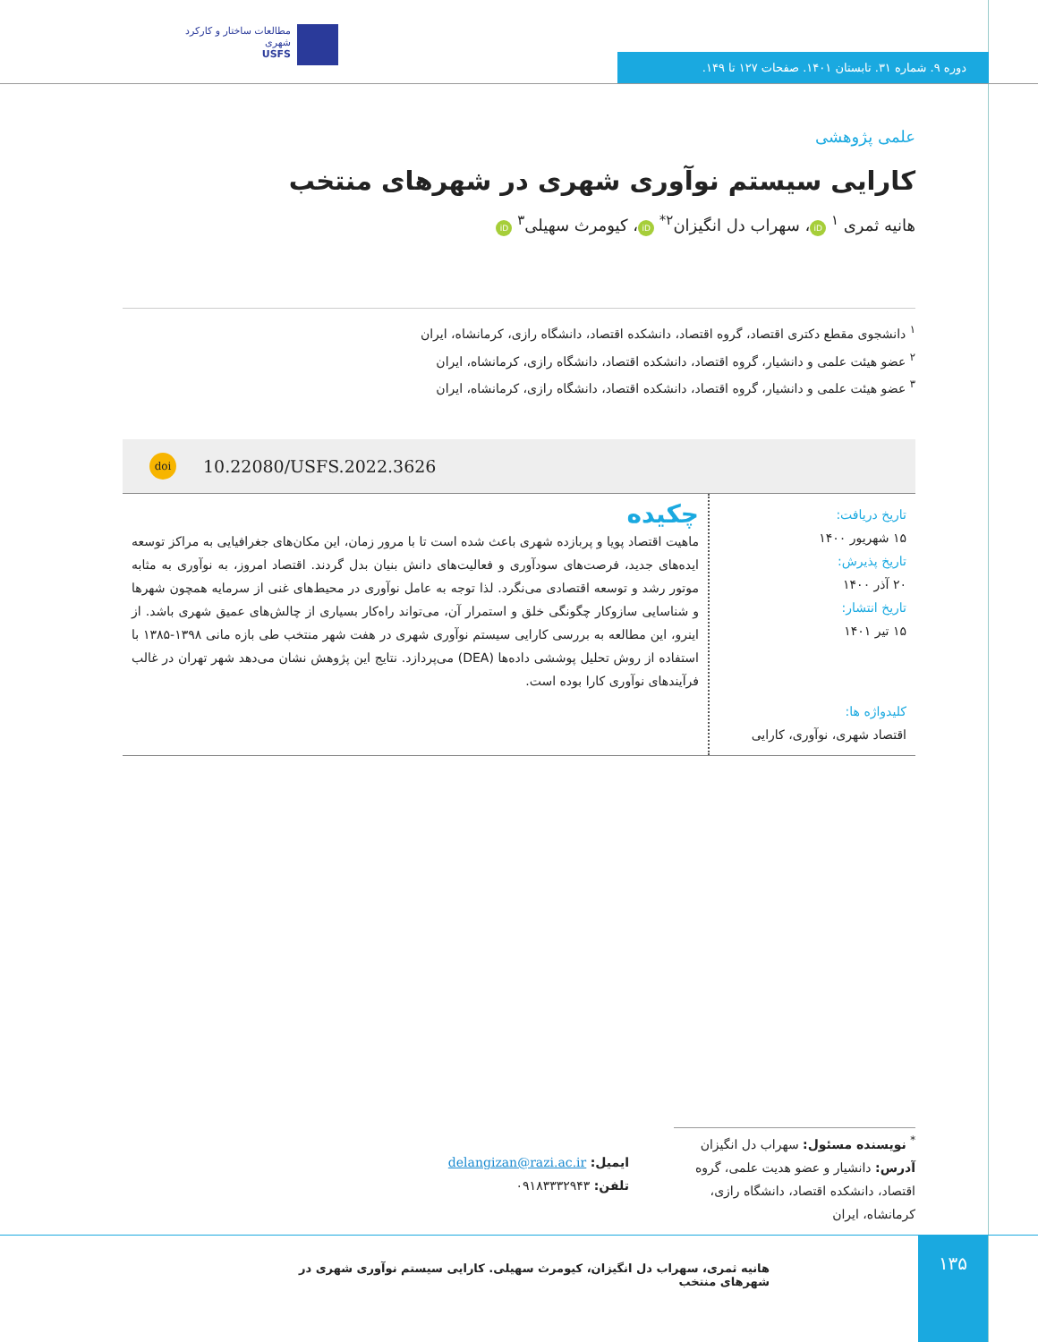مطالعات ساختار و کارکرد شهری
USFS
دوره ۹. شماره ۳۱. تابستان ۱۴۰۱. صفحات ۱۲۷ تا ۱۴۹.
علمی پژوهشی
کارایی سیستم نوآوری شهری در شهرهای منتخب
هانیه ثمری <sup>۱</sup> iD ، سهراب دل انگیزان<sup>۲*</sup> iD ، کیومرث سهیلی<sup>۳</sup> iD
<sup>۱</sup> دانشجوی مقطع دکتری اقتصاد، گروه اقتصاد، دانشکده اقتصاد، دانشگاه رازی، کرمانشاه، ایران
<sup>۲</sup> عضو هیئت علمی و دانشیار، گروه اقتصاد، دانشکده اقتصاد، دانشگاه رازی، کرمانشاه، ایران
<sup>۳</sup> عضو هیئت علمی و دانشیار، گروه اقتصاد، دانشکده اقتصاد، دانشگاه رازی، کرمانشاه، ایران
doi 10.22080/USFS.2022.3626
تاریخ دریافت:
۱۵ شهریور ۱۴۰۰
تاریخ پذیرش:
۲۰ آذر ۱۴۰۰
تاریخ انتشار:
۱۵ تیر ۱۴۰۱
کلیدواژه ها:
اقتصاد شهری، نوآوری، کارایی
چکیده
ماهیت اقتصاد پویا و پربازده شهری باعث شده است تا با مرور زمان، این مکان‌های جغرافیایی به مراکز توسعه ایده‌های جدید، فرصت‌های سودآوری و فعالیت‌های دانش بنیان بدل گردند. اقتصاد امروز، به نوآوری به مثابه موتور رشد و توسعه اقتصادی می‌نگرد. لذا توجه به عامل نوآوری در محیط‌های غنی از سرمایه همچون شهرها و شناسایی سازوکار چگونگی خلق و استمرار آن، می‌تواند راه‌کار بسیاری از چالش‌های عمیق شهری باشد. از اینرو، این مطالعه به بررسی کارایی سیستم نوآوری شهری در هفت شهر منتخب طی بازه مانی ۱۳۹۸-۱۳۸۵ با استفاده از روش تحلیل پوششی داده‌ها (DEA) می‌پردازد. نتایج این پژوهش نشان می‌دهد شهر تهران در غالب فرآیندهای نوآوری کارا بوده است.
<sup>*</sup> نویسنده مسئول: سهراب دل انگیزان
آدرس: دانشیار و عضو هدیت علمی، گروه اقتصاد، دانشکده اقتصاد، دانشگاه رازی، کرمانشاه، ایران
ایمیل: delangizan@razi.ac.ir
تلفن: ۰۹۱۸۳۳۳۲۹۴۳
هانیه ثمری، سهراب دل انگیزان، کیومرث سهیلی. کارایی سیستم نوآوری شهری در شهرهای منتخب
۱۳۵